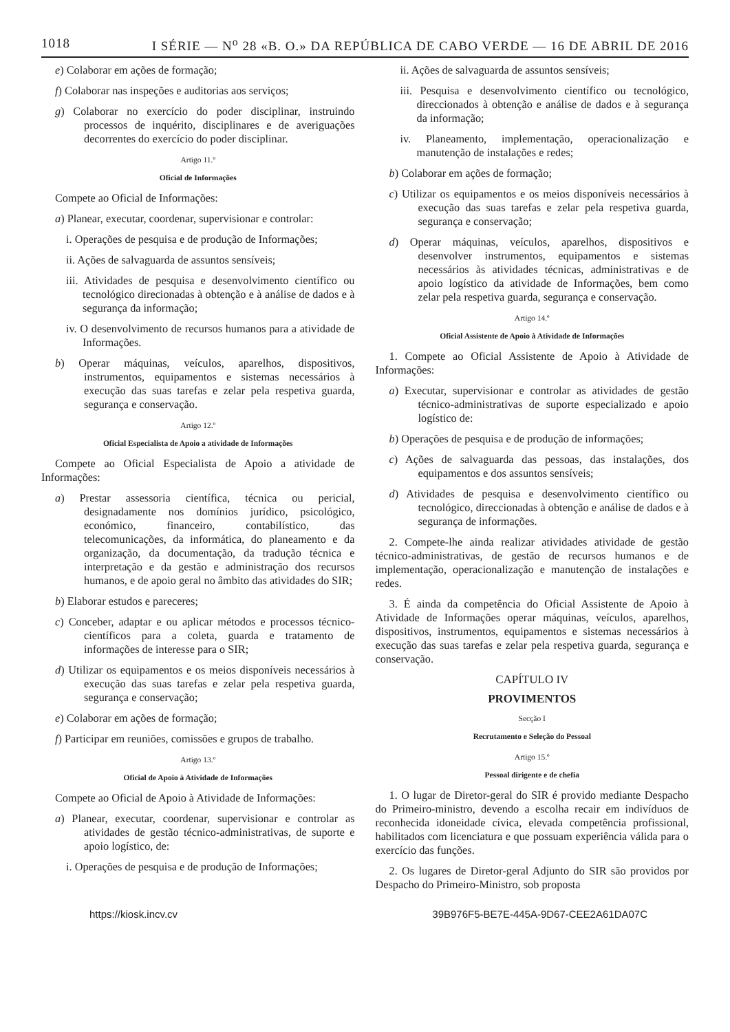1018 I SÉRIE — N<sup>o</sup> 28 «B. O.» DA REPÚBLICA DE CABO VERDE — 16 DE ABRIL DE 2016
e) Colaborar em ações de formação;
f) Colaborar nas inspeções e auditorias aos serviços;
g) Colaborar no exercício do poder disciplinar, instruindo processos de inquérito, disciplinares e de averiguações decorrentes do exercício do poder disciplinar.
Artigo 11.º
Oficial de Informações
Compete ao Oficial de Informações:
a) Planear, executar, coordenar, supervisionar e controlar:
i. Operações de pesquisa e de produção de Informações;
ii. Ações de salvaguarda de assuntos sensíveis;
iii. Atividades de pesquisa e desenvolvimento científico ou tecnológico direcionadas à obtenção e à análise de dados e à segurança da informação;
iv. O desenvolvimento de recursos humanos para a atividade de Informações.
b) Operar máquinas, veículos, aparelhos, dispositivos, instrumentos, equipamentos e sistemas necessários à execução das suas tarefas e zelar pela respetiva guarda, segurança e conservação.
Artigo 12.º
Oficial Especialista de Apoio a atividade de Informações
Compete ao Oficial Especialista de Apoio a atividade de Informações:
a) Prestar assessoria científica, técnica ou pericial, designadamente nos domínios jurídico, psicológico, económico, financeiro, contabilístico, das telecomunicações, da informática, do planeamento e da organização, da documentação, da tradução técnica e interpretação e da gestão e administração dos recursos humanos, e de apoio geral no âmbito das atividades do SIR;
b) Elaborar estudos e pareceres;
c) Conceber, adaptar e ou aplicar métodos e processos técnico-científicos para a coleta, guarda e tratamento de informações de interesse para o SIR;
d) Utilizar os equipamentos e os meios disponíveis necessários à execução das suas tarefas e zelar pela respetiva guarda, segurança e conservação;
e) Colaborar em ações de formação;
f) Participar em reuniões, comissões e grupos de trabalho.
Artigo 13.º
Oficial de Apoio à Atividade de Informações
Compete ao Oficial de Apoio à Atividade de Informações:
a) Planear, executar, coordenar, supervisionar e controlar as atividades de gestão técnico-administrativas, de suporte e apoio logístico, de:
i. Operações de pesquisa e de produção de Informações;
ii. Ações de salvaguarda de assuntos sensíveis;
iii. Pesquisa e desenvolvimento científico ou tecnológico, direccionados à obtenção e análise de dados e à segurança da informação;
iv. Planeamento, implementação, operacionalização e manutenção de instalações e redes;
b) Colaborar em ações de formação;
c) Utilizar os equipamentos e os meios disponíveis necessários à execução das suas tarefas e zelar pela respetiva guarda, segurança e conservação;
d) Operar máquinas, veículos, aparelhos, dispositivos e desenvolver instrumentos, equipamentos e sistemas necessários às atividades técnicas, administrativas e de apoio logístico da atividade de Informações, bem como zelar pela respetiva guarda, segurança e conservação.
Artigo 14.º
Oficial Assistente de Apoio à Atividade de Informações
1. Compete ao Oficial Assistente de Apoio à Atividade de Informações:
a) Executar, supervisionar e controlar as atividades de gestão técnico-administrativas de suporte especializado e apoio logístico de:
b) Operações de pesquisa e de produção de informações;
c) Ações de salvaguarda das pessoas, das instalações, dos equipamentos e dos assuntos sensíveis;
d) Atividades de pesquisa e desenvolvimento científico ou tecnológico, direccionadas à obtenção e análise de dados e à segurança de informações.
2. Compete-lhe ainda realizar atividades atividade de gestão técnico-administrativas, de gestão de recursos humanos e de implementação, operacionalização e manutenção de instalações e redes.
3. É ainda da competência do Oficial Assistente de Apoio à Atividade de Informações operar máquinas, veículos, aparelhos, dispositivos, instrumentos, equipamentos e sistemas necessários à execução das suas tarefas e zelar pela respetiva guarda, segurança e conservação.
CAPÍTULO IV
PROVIMENTOS
Secção I
Recrutamento e Seleção do Pessoal
Artigo 15.º
Pessoal dirigente e de chefia
1. O lugar de Diretor-geral do SIR é provido mediante Despacho do Primeiro-ministro, devendo a escolha recair em indivíduos de reconhecida idoneidade cívica, elevada competência profissional, habilitados com licenciatura e que possuam experiência válida para o exercício das funções.
2. Os lugares de Diretor-geral Adjunto do SIR são providos por Despacho do Primeiro-Ministro, sob proposta
https://kiosk.incv.cv 39B976F5-BE7E-445A-9D67-CEE2A61DA07C